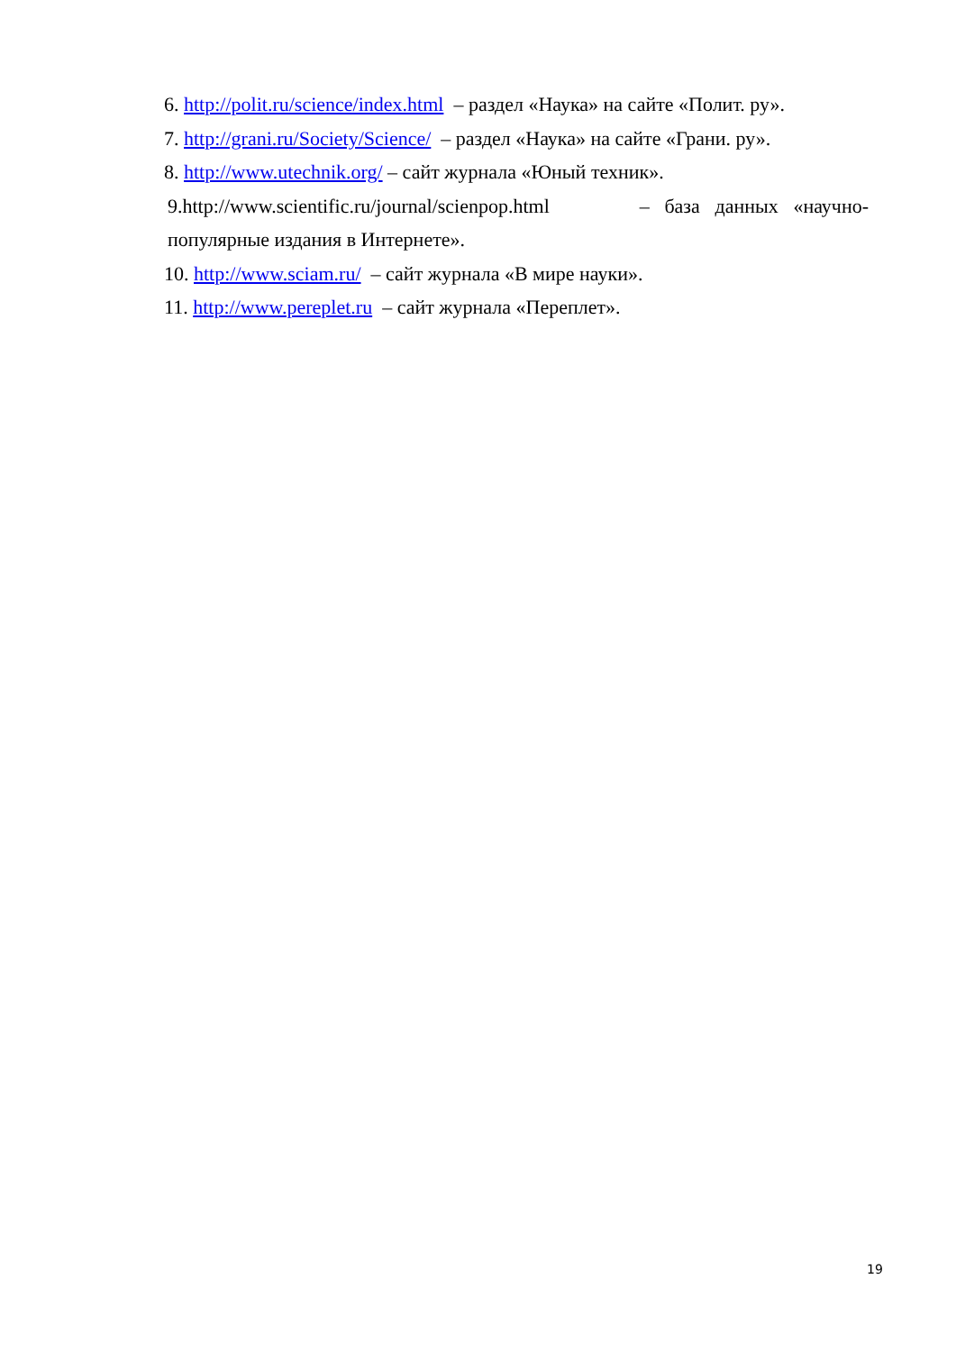6. http://polit.ru/science/index.html – раздел «Наука» на сайте «Полит. ру».
7. http://grani.ru/Society/Science/ – раздел «Наука» на сайте «Грани. ру».
8. http://www.utechnik.org/ – сайт журнала «Юный техник».
9.http://www.scientific.ru/journal/scienpop.html – база данных «научно-популярные издания в Интернете».
10. http://www.sciam.ru/ – сайт журнала «В мире науки».
11. http://www.pereplet.ru – сайт журнала «Переплет».
19